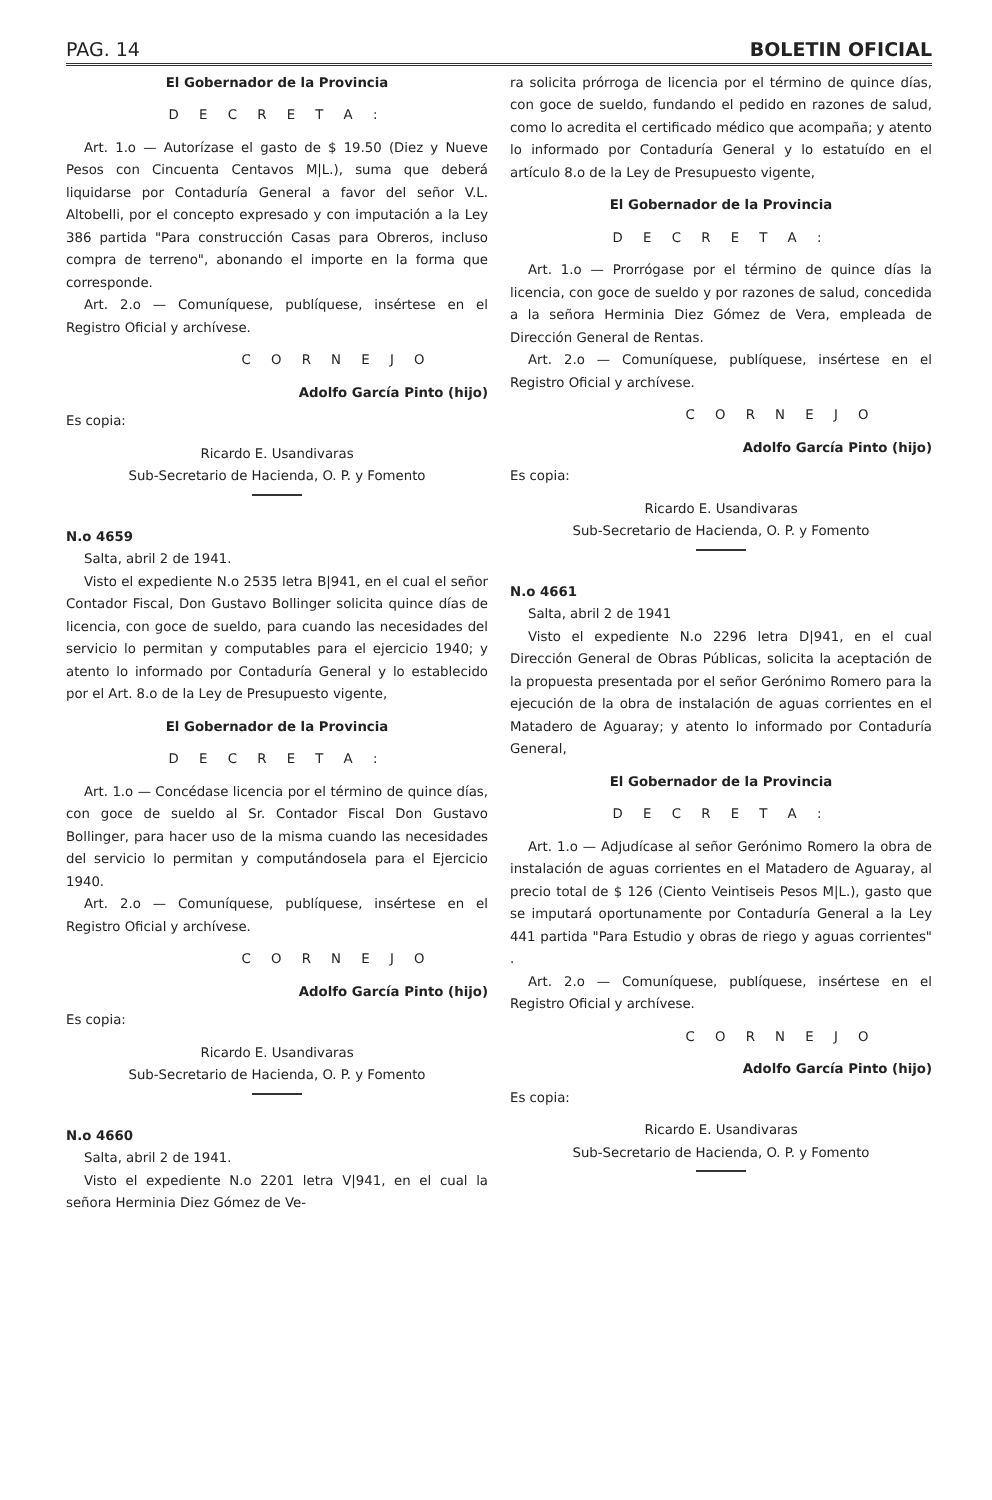PAG. 14 BOLETIN OFICIAL
El Gobernador de la Provincia
D E C R E T A :
Art. 1.o — Autorízase el gasto de $ 19.50 (Diez y Nueve Pesos con Cincuenta Centavos M|L.), suma que deberá liquidarse por Contaduría General a favor del señor V.L. Altobelli, por el concepto expresado y con imputación a la Ley 386 partida "Para construcción Casas para Obreros, incluso compra de terreno", abonando el importe en la forma que corresponde.
Art. 2.o — Comuníquese, publíquese, insértese en el Registro Oficial y archívese.
C O R N E J O
Adolfo García Pinto (hijo)
Es copia:
Ricardo E. Usandivaras
Sub-Secretario de Hacienda, O. P. y Fomento
N.o 4659
Salta, abril 2 de 1941.
Visto el expediente N.o 2535 letra B|941, en el cual el señor Contador Fiscal, Don Gustavo Bollinger solicita quince días de licencia, con goce de sueldo, para cuando las necesidades del servicio lo permitan y computables para el ejercicio 1940; y atento lo informado por Contaduría General y lo establecido por el Art. 8.o de la Ley de Presupuesto vigente,
El Gobernador de la Provincia
D E C R E T A :
Art. 1.o — Concédase licencia por el término de quince días, con goce de sueldo al Sr. Contador Fiscal Don Gustavo Bollinger, para hacer uso de la misma cuando las necesidades del servicio lo permitan y computándosela para el Ejercicio 1940.
Art. 2.o — Comuníquese, publíquese, insértese en el Registro Oficial y archívese.
C O R N E J O
Adolfo García Pinto (hijo)
Es copia:
Ricardo E. Usandivaras
Sub-Secretario de Hacienda, O. P. y Fomento
N.o 4660
Salta, abril 2 de 1941.
Visto el expediente N.o 2201 letra V|941, en el cual la señora Herminia Diez Gómez de Ve-
ra solicita prórroga de licencia por el término de quince días, con goce de sueldo, fundando el pedido en razones de salud, como lo acredita el certificado médico que acompaña; y atento lo informado por Contaduría General y lo estatuído en el artículo 8.o de la Ley de Presupuesto vigente,
El Gobernador de la Provincia
D E C R E T A :
Art. 1.o — Prorrógase por el término de quince días la licencia, con goce de sueldo y por razones de salud, concedida a la señora Herminia Diez Gómez de Vera, empleada de Dirección General de Rentas.
Art. 2.o — Comuníquese, publíquese, insértese en el Registro Oficial y archívese.
C O R N E J O
Adolfo García Pinto (hijo)
Es copia:
Ricardo E. Usandivaras
Sub-Secretario de Hacienda, O. P. y Fomento
N.o 4661
Salta, abril 2 de 1941
Visto el expediente N.o 2296 letra D|941, en el cual Dirección General de Obras Públicas, solicita la aceptación de la propuesta presentada por el señor Gerónimo Romero para la ejecución de la obra de instalación de aguas corrientes en el Matadero de Aguaray; y atento lo informado por Contaduría General,
El Gobernador de la Provincia
D E C R E T A :
Art. 1.o — Adjudícase al señor Gerónimo Romero la obra de instalación de aguas corrientes en el Matadero de Aguaray, al precio total de $ 126 (Ciento Veintiseis Pesos M|L.), gasto que se imputará oportunamente por Contaduría General a la Ley 441 partida "Para Estudio y obras de riego y aguas corrientes" .
Art. 2.o — Comuníquese, publíquese, insértese en el Registro Oficial y archívese.
C O R N E J O
Adolfo García Pinto (hijo)
Es copia:
Ricardo E. Usandivaras
Sub-Secretario de Hacienda, O. P. y Fomento